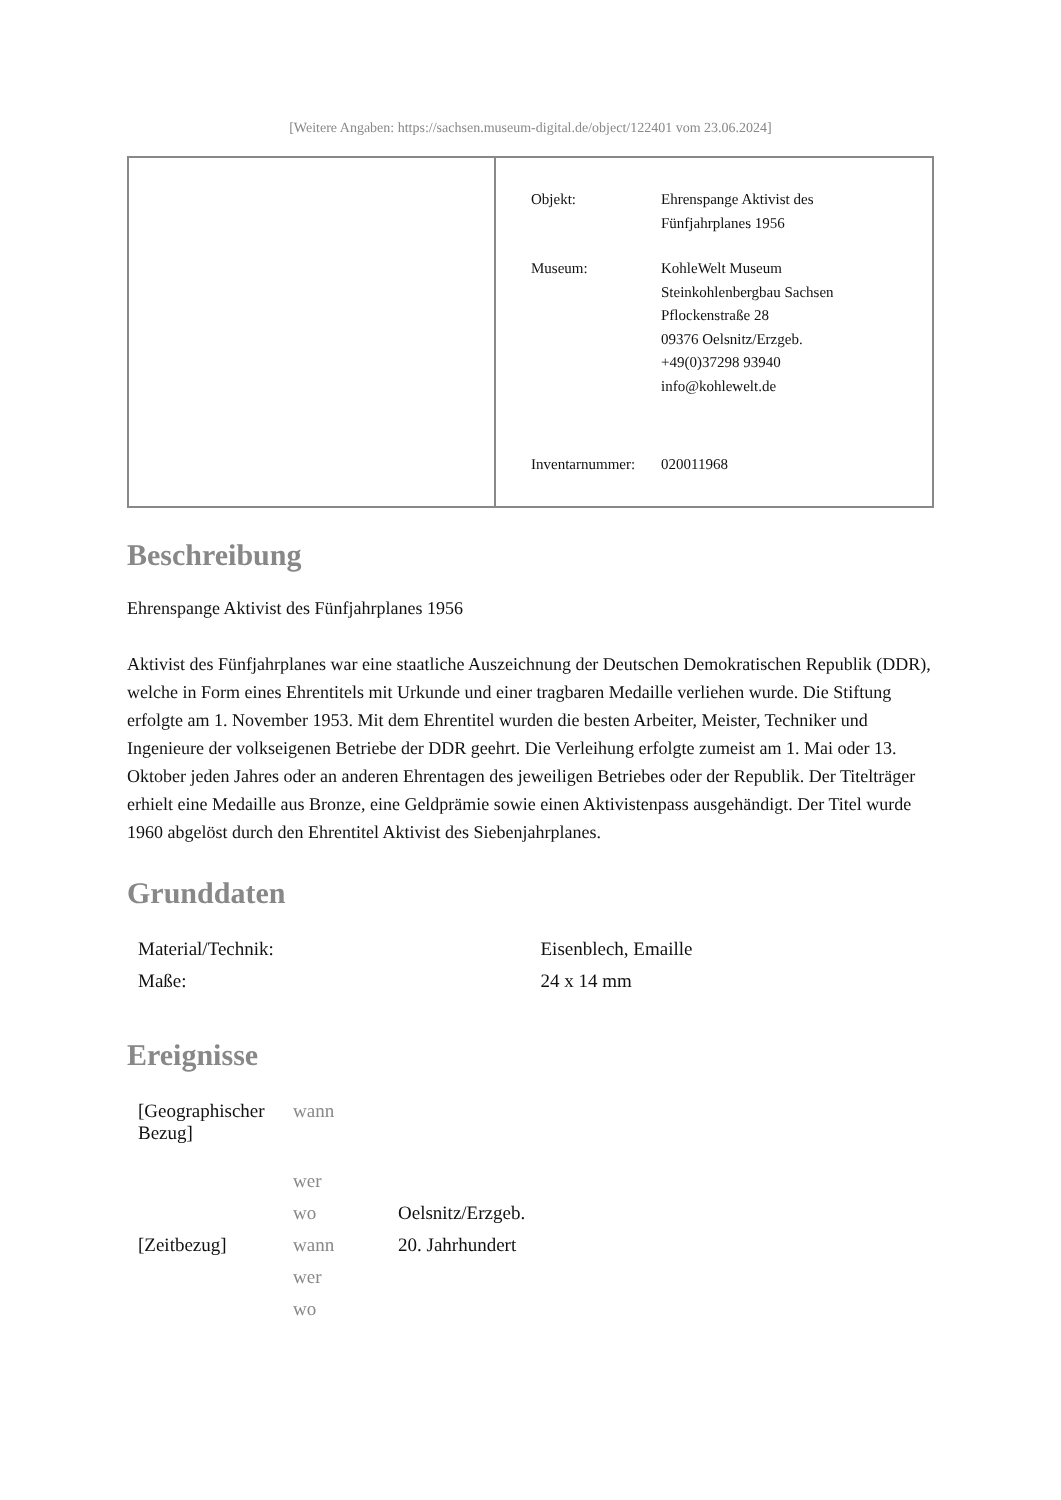[Weitere Angaben: https://sachsen.museum-digital.de/object/122401 vom 23.06.2024]
| Objekt: | Ehrenspange Aktivist des Fünfjahrplanes 1956 |
| Museum: | KohleWelt Museum Steinkohlenbergbau Sachsen Pflockenstraße 28 09376 Oelsnitz/Erzgeb. +49(0)37298 93940 info@kohlewelt.de |
| Inventarnummer: | 020011968 |
Beschreibung
Ehrenspange Aktivist des Fünfjahrplanes 1956
Aktivist des Fünfjahrplanes war eine staatliche Auszeichnung der Deutschen Demokratischen Republik (DDR), welche in Form eines Ehrentitels mit Urkunde und einer tragbaren Medaille verliehen wurde. Die Stiftung erfolgte am 1. November 1953. Mit dem Ehrentitel wurden die besten Arbeiter, Meister, Techniker und Ingenieure der volkseigenen Betriebe der DDR geehrt. Die Verleihung erfolgte zumeist am 1. Mai oder 13. Oktober jeden Jahres oder an anderen Ehrentagen des jeweiligen Betriebes oder der Republik. Der Titelträger erhielt eine Medaille aus Bronze, eine Geldprämie sowie einen Aktivistenpass ausgehändigt. Der Titel wurde 1960 abgelöst durch den Ehrentitel Aktivist des Siebenjahrplanes.
Grunddaten
| Material/Technik: | Eisenblech, Emaille |
| Maße: | 24 x 14 mm |
Ereignisse
| [Geographischer Bezug] | wann | |
| | wer | |
| | wo | Oelsnitz/Erzgeb. |
| [Zeitbezug] | wann | 20. Jahrhundert |
| | wer | |
| | wo | |